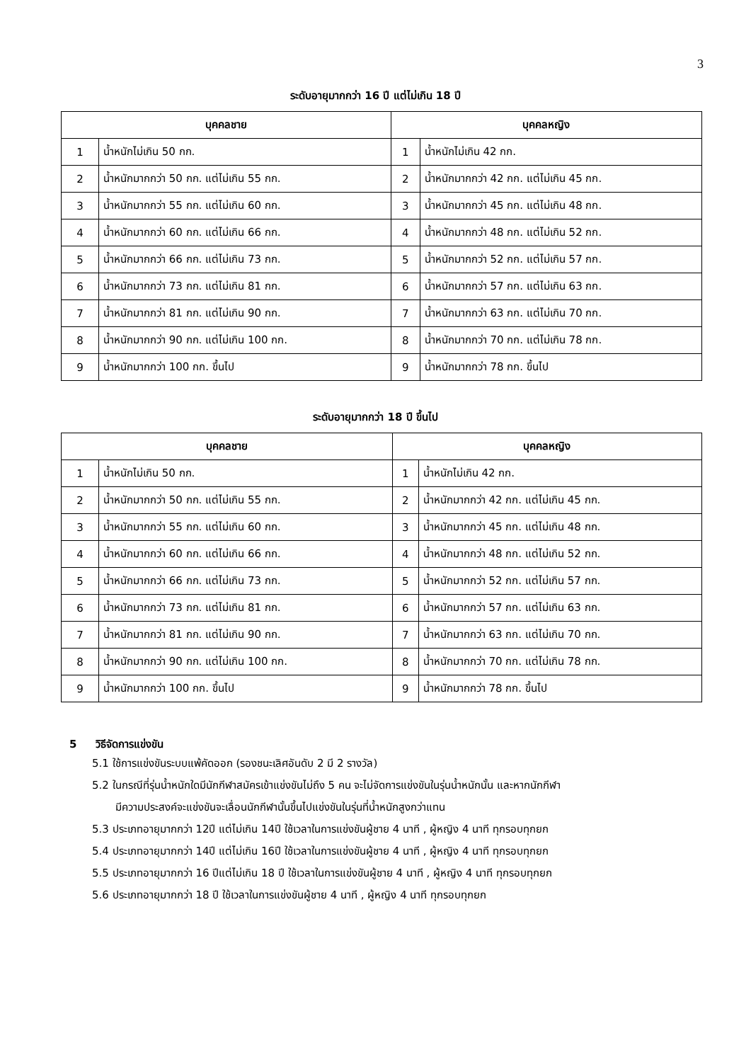3
ระดับอายุมากกว่า 16 ปี แต่ไม่เกิน 18 ปี
| บุคคลชาย | | บุคคลหญิง | |
| --- | --- | --- | --- |
| 1 | น้ำหนักไม่เกิน 50 กก. | 1 | น้ำหนักไม่เกิน 42 กก. |
| 2 | น้ำหนักมากกว่า 50 กก. แต่ไม่เกิน 55 กก. | 2 | น้ำหนักมากกว่า 42 กก. แต่ไม่เกิน 45 กก. |
| 3 | น้ำหนักมากกว่า 55 กก. แต่ไม่เกิน 60 กก. | 3 | น้ำหนักมากกว่า 45 กก. แต่ไม่เกิน 48 กก. |
| 4 | น้ำหนักมากกว่า 60 กก. แต่ไม่เกิน 66 กก. | 4 | น้ำหนักมากกว่า 48 กก. แต่ไม่เกิน 52 กก. |
| 5 | น้ำหนักมากกว่า 66 กก. แต่ไม่เกิน 73 กก. | 5 | น้ำหนักมากกว่า 52 กก. แต่ไม่เกิน 57 กก. |
| 6 | น้ำหนักมากกว่า 73 กก. แต่ไม่เกิน 81 กก. | 6 | น้ำหนักมากกว่า 57 กก. แต่ไม่เกิน 63 กก. |
| 7 | น้ำหนักมากกว่า 81 กก. แต่ไม่เกิน 90 กก. | 7 | น้ำหนักมากกว่า 63 กก. แต่ไม่เกิน 70 กก. |
| 8 | น้ำหนักมากกว่า 90 กก. แต่ไม่เกิน 100 กก. | 8 | น้ำหนักมากกว่า 70 กก. แต่ไม่เกิน 78 กก. |
| 9 | น้ำหนักมากกว่า 100 กก. ขึ้นไป | 9 | น้ำหนักมากกว่า 78 กก. ขึ้นไป |
ระดับอายุมากกว่า 18 ปี ขึ้นไป
| บุคคลชาย | | บุคคลหญิง | |
| --- | --- | --- | --- |
| 1 | น้ำหนักไม่เกิน 50 กก. | 1 | น้ำหนักไม่เกิน 42 กก. |
| 2 | น้ำหนักมากกว่า 50 กก. แต่ไม่เกิน 55 กก. | 2 | น้ำหนักมากกว่า 42 กก. แต่ไม่เกิน 45 กก. |
| 3 | น้ำหนักมากกว่า 55 กก. แต่ไม่เกิน 60 กก. | 3 | น้ำหนักมากกว่า 45 กก. แต่ไม่เกิน 48 กก. |
| 4 | น้ำหนักมากกว่า 60 กก. แต่ไม่เกิน 66 กก. | 4 | น้ำหนักมากกว่า 48 กก. แต่ไม่เกิน 52 กก. |
| 5 | น้ำหนักมากกว่า 66 กก. แต่ไม่เกิน 73 กก. | 5 | น้ำหนักมากกว่า 52 กก. แต่ไม่เกิน 57 กก. |
| 6 | น้ำหนักมากกว่า 73 กก. แต่ไม่เกิน 81 กก. | 6 | น้ำหนักมากกว่า 57 กก. แต่ไม่เกิน 63 กก. |
| 7 | น้ำหนักมากกว่า 81 กก. แต่ไม่เกิน 90 กก. | 7 | น้ำหนักมากกว่า 63 กก. แต่ไม่เกิน 70 กก. |
| 8 | น้ำหนักมากกว่า 90 กก. แต่ไม่เกิน 100 กก. | 8 | น้ำหนักมากกว่า 70 กก. แต่ไม่เกิน 78 กก. |
| 9 | น้ำหนักมากกว่า 100 กก. ขึ้นไป | 9 | น้ำหนักมากกว่า 78 กก. ขึ้นไป |
5 วิธีจัดการแข่งขัน
5.1 ใช้การแข่งขันระบบแพ้คัดออก (รองชนะเลิศอันดับ 2 มี 2 รางวัล)
5.2 ในกรณีที่รุ่นน้ำหนักใดมีนักกีฬาสมัครเข้าแข่งขันไม่ถึง 5 คน จะไม่จัดการแข่งขันในรุ่นน้ำหนักนั้น และหากนักกีฬา
มีความประสงค์จะแข่งขันจะเลื่อนนักกีฬานั้นขึ้นไปแข่งขันในรุ่นที่น้ำหนักสูงกว่าแทน
5.3 ประเภทอายุมากกว่า 12ปี แต่ไม่เกิน 14ปี ใช้เวลาในการแข่งขันผู้ชาย 4 นาที , ผู้หญิง 4 นาที ทุกรอบทุกยก
5.4 ประเภทอายุมากกว่า 14ปี แต่ไม่เกิน 16ปี ใช้เวลาในการแข่งขันผู้ชาย 4 นาที , ผู้หญิง 4 นาที ทุกรอบทุกยก
5.5 ประเภทอายุมากกว่า 16 ปีแต่ไม่เกิน 18 ปี ใช้เวลาในการแข่งขันผู้ชาย 4 นาที , ผู้หญิง 4 นาที ทุกรอบทุกยก
5.6 ประเภทอายุมากกว่า 18 ปี ใช้เวลาในการแข่งขันผู้ชาย 4 นาที , ผู้หญิง 4 นาที ทุกรอบทุกยก